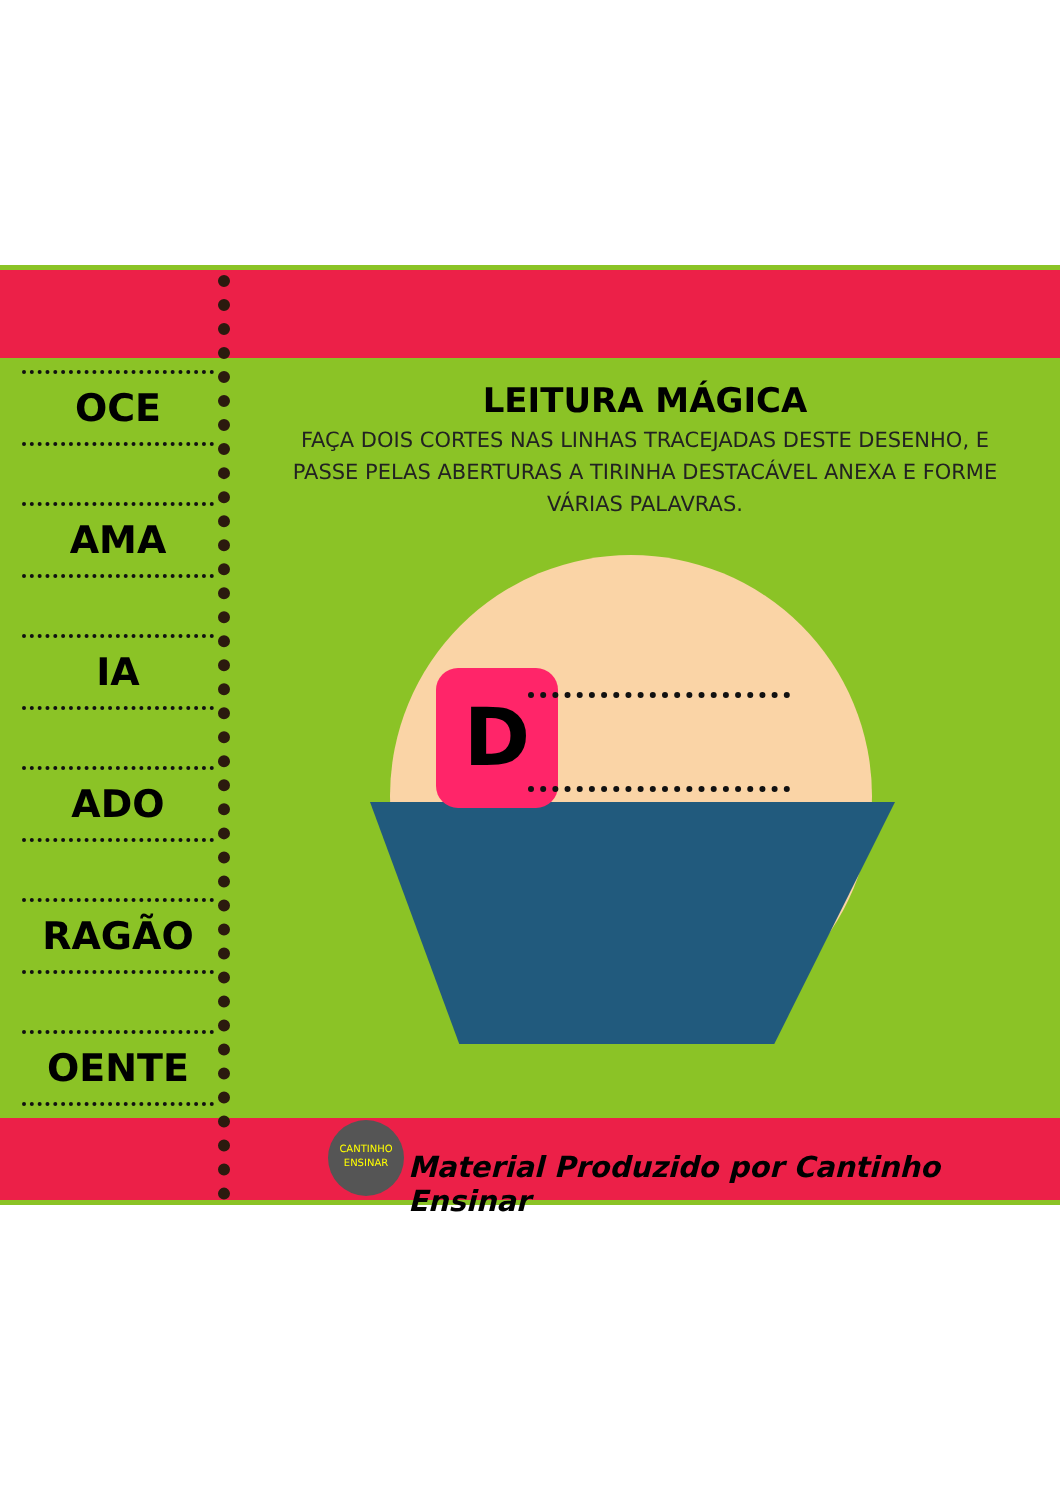OCE
AMA
IA
ADO
RAGÃO
OENTE
LEITURA MÁGICA
FAÇA DOIS CORTES NAS LINHAS TRACEJADAS DESTE DESENHO, E PASSE PELAS ABERTURAS A TIRINHA DESTACÁVEL ANEXA E FORME VÁRIAS PALAVRAS.
D
CANTINHO
ENSINAR
Material Produzido por Cantinho Ensinar